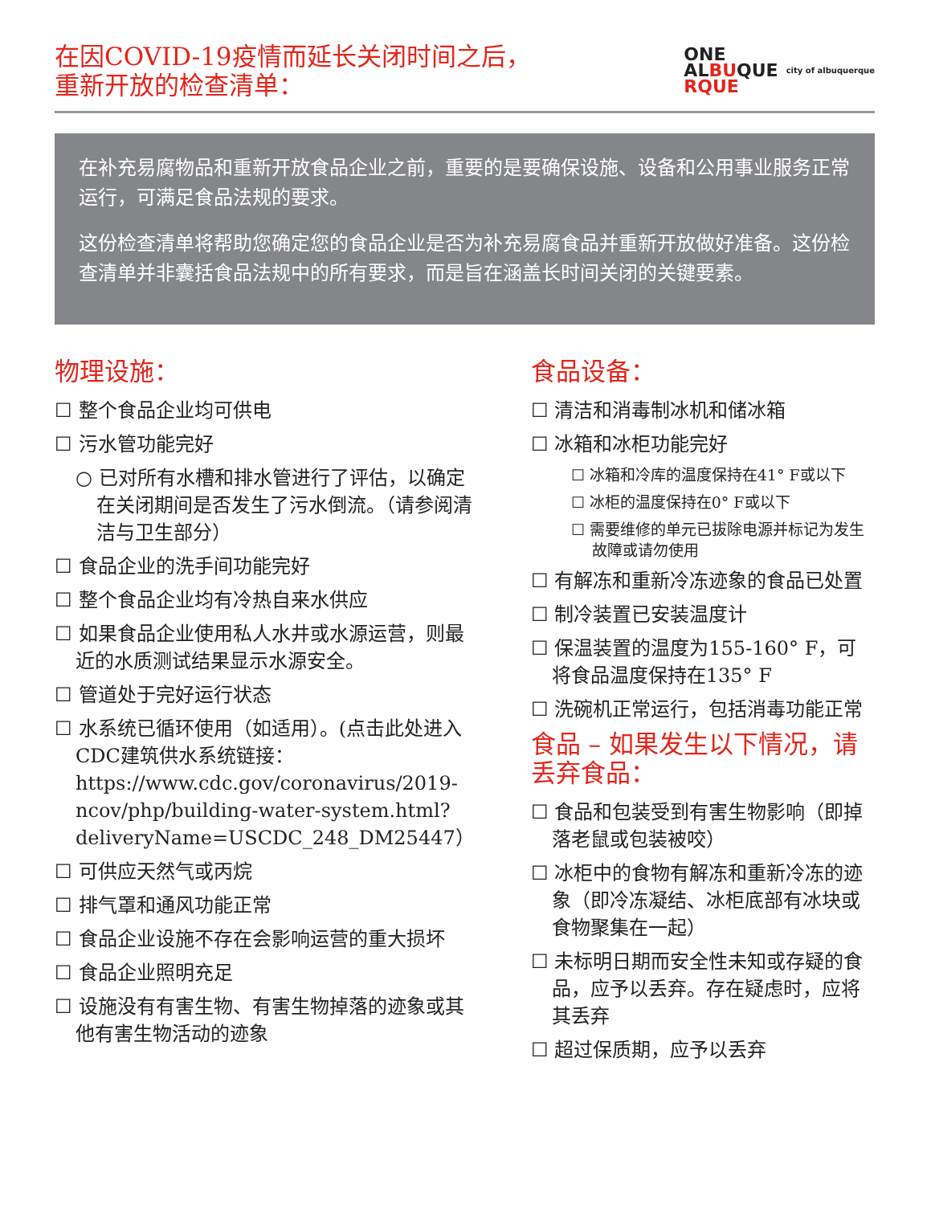在因COVID-19疫情而延长关闭时间之后， 重新开放的检查清单：
ONE
ALBUQUE
RQUE
city of albuquerque
在补充易腐物品和重新开放食品企业之前，重要的是要确保设施、设备和公用事业服务正常运行，可满足食品法规的要求。
这份检查清单将帮助您确定您的食品企业是否为补充易腐食品并重新开放做好准备。这份检查清单并非囊括食品法规中的所有要求，而是旨在涵盖长时间关闭的关键要素。
物理设施：
☐ 整个食品企业均可供电
☐ 污水管功能完好
○ 已对所有水槽和排水管进行了评估，以确定在关闭期间是否发生了污水倒流。（请参阅清洁与卫生部分）
☐ 食品企业的洗手间功能完好
☐ 整个食品企业均有冷热自来水供应
☐ 如果食品企业使用私人水井或水源运营，则最近的水质测试结果显示水源安全。
☐ 管道处于完好运行状态
☐ 水系统已循环使用（如适用）。(点击此处进入CDC建筑供水系统链接：https://www.cdc.gov/coronavirus/2019-ncov/php/building-water-system.html?deliveryName=USCDC_248_DM25447）
☐ 可供应天然气或丙烷
☐ 排气罩和通风功能正常
☐ 食品企业设施不存在会影响运营的重大损坏
☐ 食品企业照明充足
☐ 设施没有有害生物、有害生物掉落的迹象或其他有害生物活动的迹象
食品设备：
☐ 清洁和消毒制冰机和储冰箱
☐ 冰箱和冰柜功能完好
☐ 冰箱和冷库的温度保持在41° F或以下
☐ 冰柜的温度保持在0° F或以下
☐ 需要维修的单元已拔除电源并标记为发生故障或请勿使用
☐ 有解冻和重新冷冻迹象的食品已处置
☐ 制冷装置已安装温度计
☐ 保温装置的温度为155-160° F，可将食品温度保持在135° F
☐ 洗碗机正常运行，包括消毒功能正常
食品 – 如果发生以下情况，请丢弃食品：
☐ 食品和包装受到有害生物影响（即掉落老鼠或包装被咬）
☐ 冰柜中的食物有解冻和重新冷冻的迹象（即冷冻凝结、冰柜底部有冰块或食物聚集在一起）
☐ 未标明日期而安全性未知或存疑的食品，应予以丢弃。存在疑虑时，应将其丢弃
☐ 超过保质期，应予以丢弃